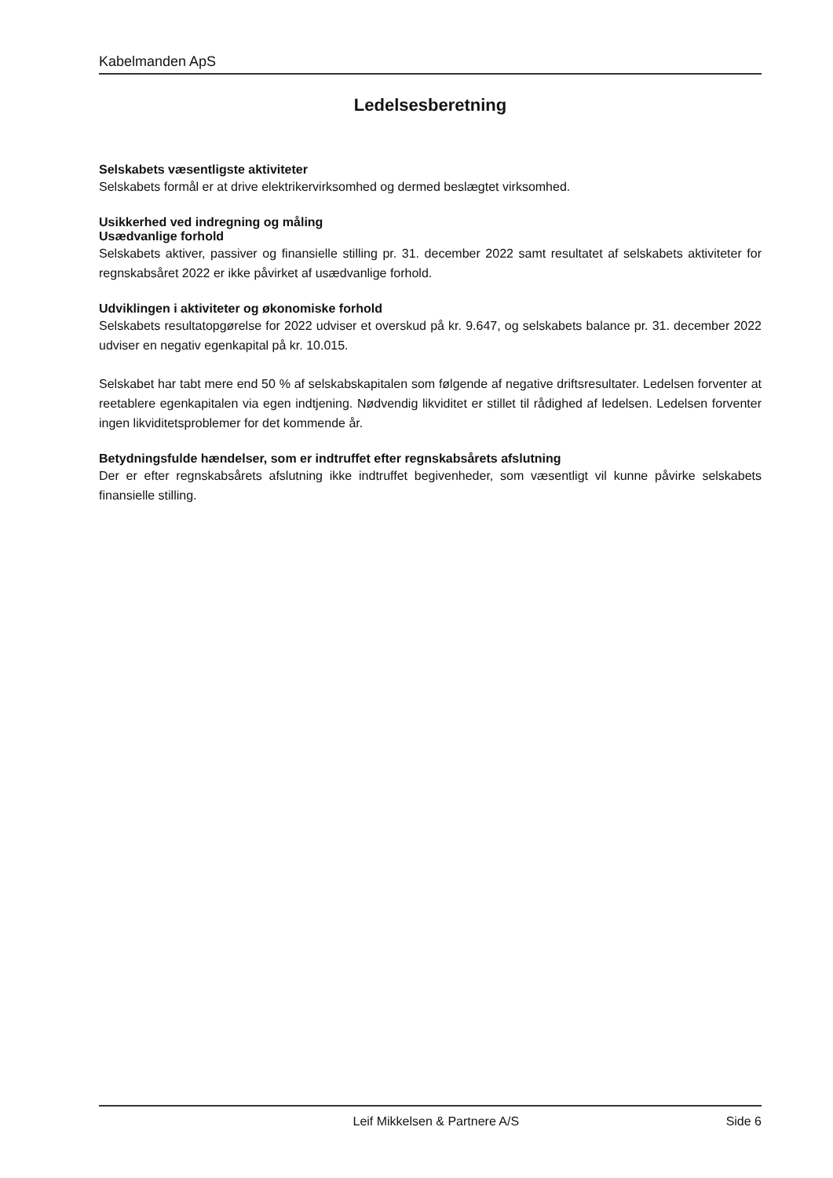Kabelmanden ApS
Ledelsesberetning
Selskabets væsentligste aktiviteter
Selskabets formål er at drive elektrikervirksomhed og dermed beslægtet virksomhed.
Usikkerhed ved indregning og måling
Usædvanlige forhold
Selskabets aktiver, passiver og finansielle stilling pr. 31. december 2022 samt resultatet af selskabets aktiviteter for regnskabsåret 2022 er ikke påvirket af usædvanlige forhold.
Udviklingen i aktiviteter og økonomiske forhold
Selskabets resultatopgørelse for 2022 udviser et overskud på kr. 9.647, og selskabets balance pr. 31. december 2022 udviser en negativ egenkapital på kr. 10.015.
Selskabet har tabt mere end 50 % af selskabskapitalen som følgende af negative driftsresultater. Ledelsen forventer at reetablere egenkapitalen via egen indtjening. Nødvendig likviditet er stillet til rådighed af ledelsen. Ledelsen forventer ingen likviditetsproblemer for det kommende år.
Betydningsfulde hændelser, som er indtruffet efter regnskabsårets afslutning
Der er efter regnskabsårets afslutning ikke indtruffet begivenheder, som væsentligt vil kunne påvirke selskabets finansielle stilling.
Leif Mikkelsen & Partnere A/S Side 6